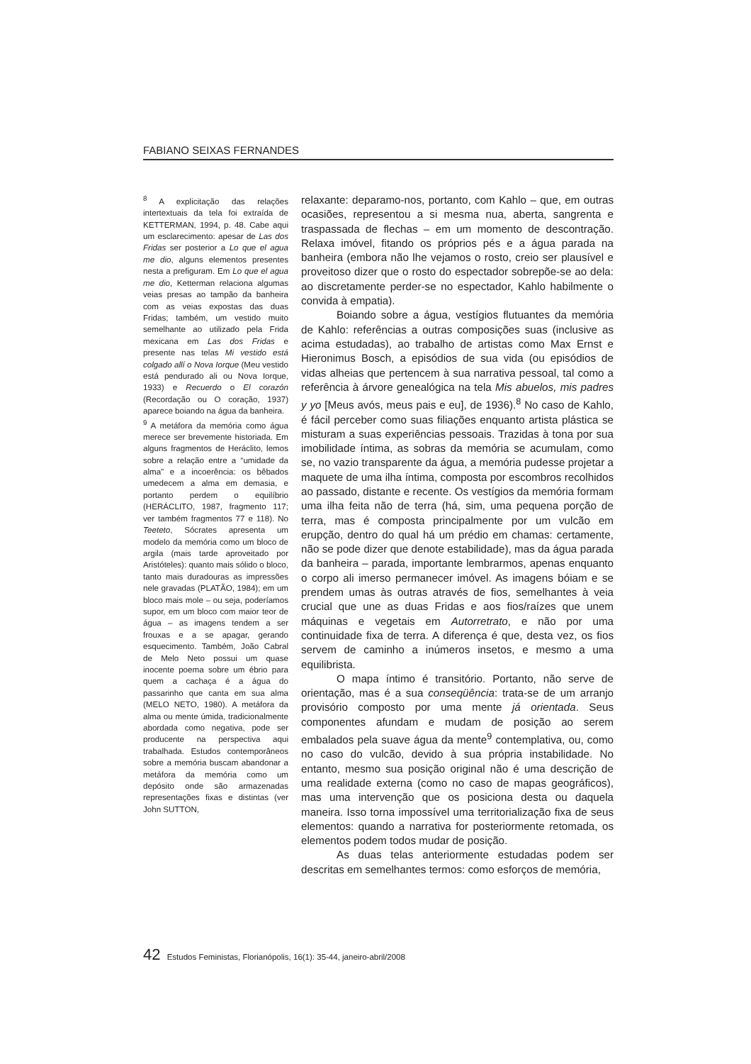FABIANO SEIXAS FERNANDES
<sup>8</sup> A explicitação das relações intertextuais da tela foi extraída de KETTERMAN, 1994, p. 48. Cabe aqui um esclarecimento: apesar de Las dos Fridas ser posterior a Lo que el agua me dio, alguns elementos presentes nesta a prefiguram. Em Lo que el agua me dio, Ketterman relaciona algumas veias presas ao tampão da banheira com as veias expostas das duas Fridas; também, um vestido muito semelhante ao utilizado pela Frida mexicana em Las dos Fridas e presente nas telas Mi vestido está colgado allí o Nova Iorque (Meu vestido está pendurado ali ou Nova Iorque, 1933) e Recuerdo o El corazón (Recordação ou O coração, 1937) aparece boiando na água da banheira.
<sup>9</sup> A metáfora da memória como água merece ser brevemente historiada. Em alguns fragmentos de Heráclito, lemos sobre a relação entre a “umidade da alma” e a incoerência: os bêbados umedecem a alma em demasia, e portanto perdem o equilíbrio (HERÁCLITO, 1987, fragmento 117; ver também fragmentos 77 e 118). No Teeteto, Sócrates apresenta um modelo da memória como um bloco de argila (mais tarde aproveitado por Aristóteles): quanto mais sólido o bloco, tanto mais duradouras as impressões nele gravadas (PLATÃO, 1984); em um bloco mais mole – ou seja, poderíamos supor, em um bloco com maior teor de água – as imagens tendem a ser frouxas e a se apagar, gerando esquecimento. Também, João Cabral de Melo Neto possui um quase inocente poema sobre um ébrio para quem a cachaça é a água do passarinho que canta em sua alma (MELO NETO, 1980). A metáfora da alma ou mente úmida, tradicionalmente abordada como negativa, pode ser producente na perspectiva aqui trabalhada. Estudos contemporâneos sobre a memória buscam abandonar a metáfora da memória como um depósito onde são armazenadas representações fixas e distintas (ver John SUTTON,
relaxante: deparamo-nos, portanto, com Kahlo – que, em outras ocasiões, representou a si mesma nua, aberta, sangrenta e traspassada de flechas – em um momento de descontração. Relaxa imóvel, fitando os próprios pés e a água parada na banheira (embora não lhe vejamos o rosto, creio ser plausível e proveitoso dizer que o rosto do espectador sobrepõe-se ao dela: ao discretamente perder-se no espectador, Kahlo habilmente o convida à empatia).
Boiando sobre a água, vestígios flutuantes da memória de Kahlo: referências a outras composições suas (inclusive as acima estudadas), ao trabalho de artistas como Max Ernst e Hieronimus Bosch, a episódios de sua vida (ou episódios de vidas alheias que pertencem à sua narrativa pessoal, tal como a referência à árvore genealógica na tela Mis abuelos, mis padres y yo [Meus avós, meus pais e eu], de 1936).<sup>8</sup> No caso de Kahlo, é fácil perceber como suas filiações enquanto artista plástica se misturam a suas experiências pessoais. Trazidas à tona por sua imobilidade íntima, as sobras da memória se acumulam, como se, no vazio transparente da água, a memória pudesse projetar a maquete de uma ilha íntima, composta por escombros recolhidos ao passado, distante e recente. Os vestígios da memória formam uma ilha feita não de terra (há, sim, uma pequena porção de terra, mas é composta principalmente por um vulcão em erupção, dentro do qual há um prédio em chamas: certamente, não se pode dizer que denote estabilidade), mas da água parada da banheira – parada, importante lembrarmos, apenas enquanto o corpo ali imerso permanecer imóvel. As imagens bóiam e se prendem umas às outras através de fios, semelhantes à veia crucial que une as duas Fridas e aos fios/raízes que unem máquinas e vegetais em Autorretrato, e não por uma continuidade fixa de terra. A diferença é que, desta vez, os fios servem de caminho a inúmeros insetos, e mesmo a uma equilibrista.
O mapa íntimo é transitório. Portanto, não serve de orientação, mas é a sua conseqüência: trata-se de um arranjo provisório composto por uma mente já orientada. Seus componentes afundam e mudam de posição ao serem embalados pela suave água da mente<sup>9</sup> contemplativa, ou, como no caso do vulcão, devido à sua própria instabilidade. No entanto, mesmo sua posição original não é uma descrição de uma realidade externa (como no caso de mapas geográficos), mas uma intervenção que os posiciona desta ou daquela maneira. Isso torna impossível uma territorialização fixa de seus elementos: quando a narrativa for posteriormente retomada, os elementos podem todos mudar de posição.
As duas telas anteriormente estudadas podem ser descritas em semelhantes termos: como esforços de memória,
42 Estudos Feministas, Florianópolis, 16(1): 35-44, janeiro-abril/2008